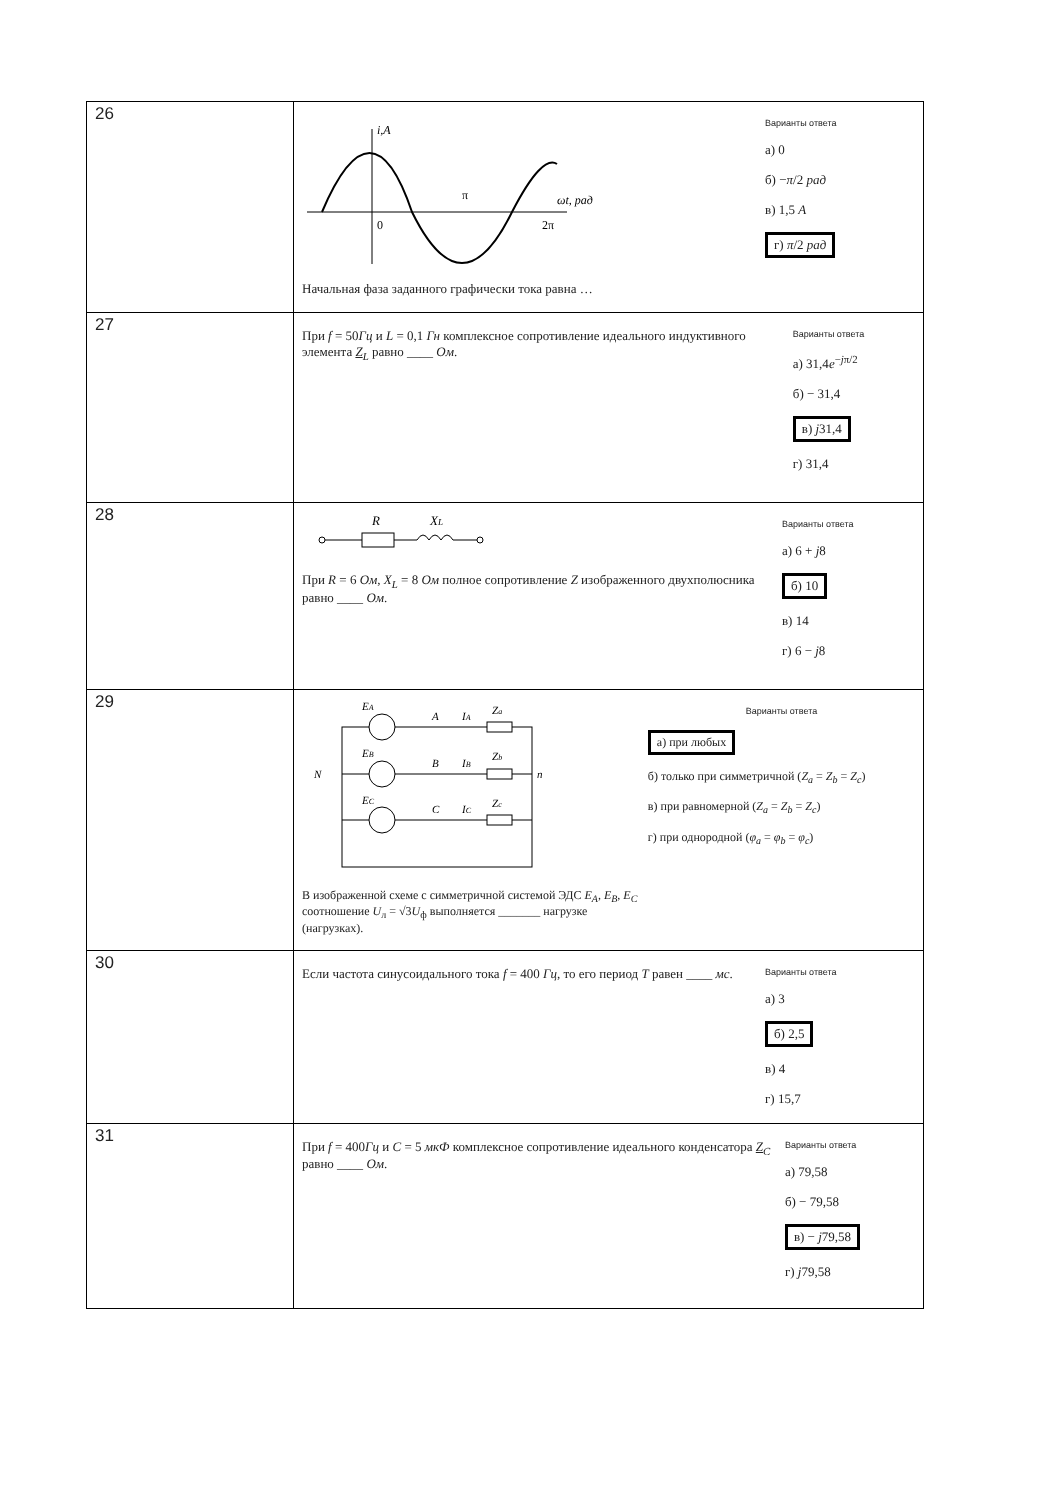| 26 | i,A ωt, рад π 0 2π Начальная фаза заданного графически тока равна … Варианты ответа а) 0 б) − π /2 рад в) 1,5 А г) π /2 рад |
| 27 | При f = 50 Гц и L = 0,1 Гн комплексное сопротивление идеального индуктивного элемента Z<sub>L</sub> равно ____ Ом . Варианты ответа а) 31,4 e<sup>−jπ/2</sup> б) − 31,4 в) j 31,4 г) 31,4 |
| 28 | R X L При R = 6 Ом , X<sub>L</sub> = 8 Ом полное сопротивление Z изображенного двухполюсника равно ____ Ом . Варианты ответа а) 6 + j 8 б) 10 в) 14 г) 6 − j 8 |
| 29 | N n E A A I A Z a E B B I B Z b E C C I C Z c В изображенной схеме с симметричной системой ЭДС E<sub>A</sub> , E<sub>B</sub> , E<sub>C</sub> соотношение U<sub>л</sub> = √3 U<sub>ф</sub> выполняется _______ нагрузке (нагрузках). Варианты ответа а) при любых б) только при симметричной ( Z<sub>a</sub> = Z<sub>b</sub> = Z<sub>c</sub> ) в) при равномерной ( Z<sub>a</sub> = Z<sub>b</sub> = Z<sub>c</sub> ) г) при однородной ( φ<sub>a</sub> = φ<sub>b</sub> = φ<sub>c</sub> ) |
| 30 | Если частота синусоидального тока f = 400 Гц , то его период T равен ____ мс . Варианты ответа а) 3 б) 2,5 в) 4 г) 15,7 |
| 31 | При f = 400 Гц и C = 5 мкФ комплексное сопротивление идеального конденсатора Z<sub>C</sub> равно ____ Ом . Варианты ответа а) 79,58 б) − 79,58 в) − j 79,58 г) j 79,58 |